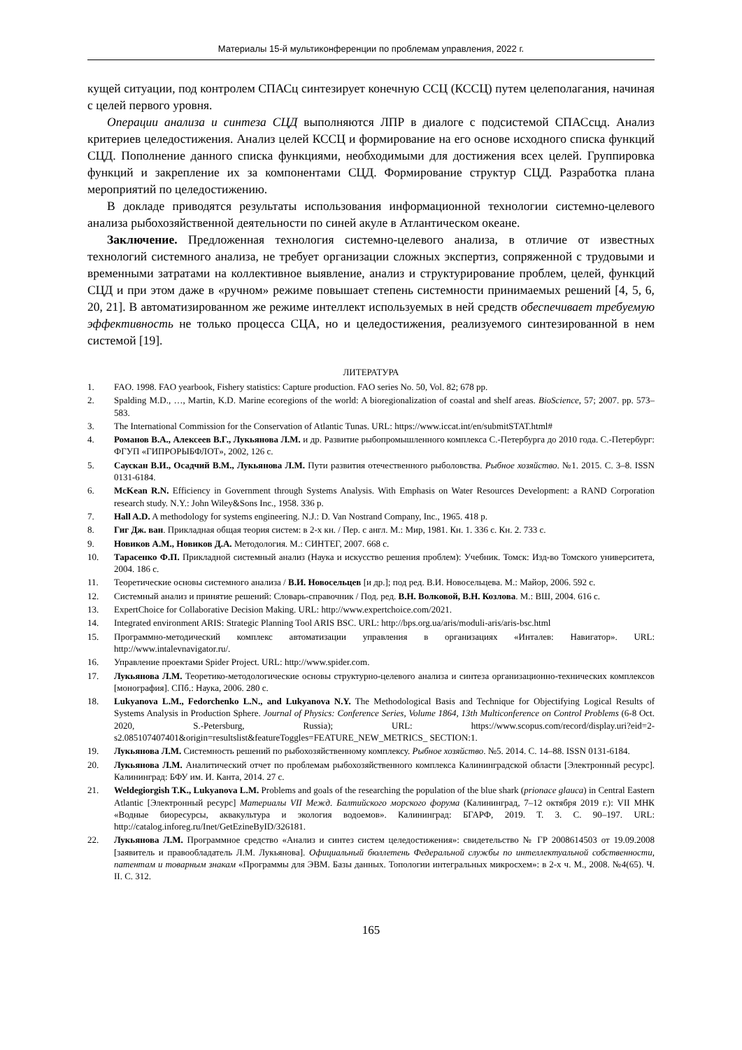Материалы 15-й мультиконференции по проблемам управления, 2022 г.
кущей ситуации, под контролем СПАСц синтезирует конечную ССЦ (КССЦ) путем целеполагания, начиная с целей первого уровня.
Операции анализа и синтеза СЦД выполняются ЛПР в диалоге с подсистемой СПАСсцд. Анализ критериев целедостижения. Анализ целей КССЦ и формирование на его основе исходного списка функций СЦД. Пополнение данного списка функциями, необходимыми для достижения всех целей. Группировка функций и закрепление их за компонентами СЦД. Формирование структур СЦД. Разработка плана мероприятий по целедостижению.
В докладе приводятся результаты использования информационной технологии системно-целевого анализа рыбохозяйственной деятельности по синей акуле в Атлантическом океане.
Заключение. Предложенная технология системно-целевого анализа, в отличие от известных технологий системного анализа, не требует организации сложных экспертиз, сопряженной с трудовыми и временными затратами на коллективное выявление, анализ и структурирование проблем, целей, функций СЦД и при этом даже в «ручном» режиме повышает степень системности принимаемых решений [4, 5, 6, 20, 21]. В автоматизированном же режиме интеллект используемых в ней средств обеспечивает требуемую эффективность не только процесса СЦА, но и целедостижения, реализуемого синтезированной в нем системой [19].
ЛИТЕРАТУРА
1. FAO. 1998. FAO yearbook, Fishery statistics: Capture production. FAO series No. 50, Vol. 82; 678 pp.
2. Spalding M.D., …, Martin, K.D. Marine ecoregions of the world: A bioregionalization of coastal and shelf areas. BioScience, 57; 2007. pp. 573–583.
3. The International Commission for the Conservation of Atlantic Tunas. URL: https://www.iccat.int/en/submitSTAT.html#
4. Романов В.А., Алексеев В.Г., Лукьянова Л.М. и др. Развитие рыбопромышленного комплекса С.-Петербурга до 2010 года. С.-Петербург: ФГУП «ГИПРОРЫБФЛОТ», 2002, 126 с.
5. Саускан В.И., Осадчий В.М., Лукьянова Л.М. Пути развития отечественного рыболовства. Рыбное хозяйство. №1. 2015. С. 3–8. ISSN 0131-6184.
6. McKean R.N. Efficiency in Government through Systems Analysis. With Emphasis on Water Resources Development: a RAND Corporation research study. N.Y.: John Wiley&Sons Inc., 1958. 336 p.
7. Hall A.D. A methodology for systems engineering. N.J.: D. Van Nostrand Company, Inc., 1965. 418 p.
8. Гиг Дж. ван. Прикладная общая теория систем: в 2-х кн. / Пер. с англ. М.: Мир, 1981. Кн. 1. 336 с. Кн. 2. 733 с.
9. Новиков А.М., Новиков Д.А. Методология. М.: СИНТЕГ, 2007. 668 с.
10. Тарасенко Ф.П. Прикладной системный анализ (Наука и искусство решения проблем): Учебник. Томск: Изд-во Томского университета, 2004. 186 с.
11. Теоретические основы системного анализа / В.И. Новосельцев [и др.]; под ред. В.И. Новосельцева. М.: Майор, 2006. 592 с.
12. Системный анализ и принятие решений: Словарь-справочник / Под. ред. В.Н. Волковой, В.Н. Козлова. М.: ВШ, 2004. 616 с.
13. ExpertChoice for Collaborative Decision Making. URL: http://www.expertchoice.com/2021.
14. Integrated environment ARIS: Strategic Planning Tool ARIS BSC. URL: http://bps.org.ua/aris/moduli-aris/aris-bsc.html
15. Программно-методический комплекс автоматизации управления в организациях «Инталев: Навигатор». URL: http://www.intalevnavigator.ru/.
16. Управление проектами Spider Project. URL: http://www.spider.com.
17. Лукьянова Л.М. Теоретико-методологические основы структурно-целевого анализа и синтеза организационно-технических комплексов [монография]. СПб.: Наука, 2006. 280 с.
18. Lukyanova L.M., Fedorchenko L.N., and Lukyanova N.Y. The Methodological Basis and Technique for Objectifying Logical Results of Systems Analysis in Production Sphere. Journal of Physics: Conference Series, Volume 1864, 13th Multiconference on Control Problems (6-8 Oct. 2020, S.-Petersburg, Russia); URL: https://www.scopus.com/record/display.uri?eid=2-s2.085107407401&origin=resultslist&featureToggles=FEATURE_NEW_METRICS_ SECTION:1.
19. Лукьянова Л.М. Системность решений по рыбохозяйственному комплексу. Рыбное хозяйство. №5. 2014. С. 14–88. ISSN 0131-6184.
20. Лукьянова Л.М. Аналитический отчет по проблемам рыбохозяйственного комплекса Калининградской области [Электронный ресурс]. Калининград: БФУ им. И. Канта, 2014. 27 с.
21. Weldegiorgish T.K., Lukyanova L.M. Problems and goals of the researching the population of the blue shark (prionace glauca) in Central Eastern Atlantic [Электронный ресурс] Материалы VII Межд. Балтийского морского форума (Калининград, 7–12 октября 2019 г.): VII МНК «Водные биоресурсы, аквакультура и экология водоемов». Калининград: БГАРФ, 2019. Т. 3. С. 90–197. URL: http://catalog.inforeg.ru/Inet/GetEzineByID/326181.
22. Лукьянова Л.М. Программное средство «Анализ и синтез систем целедостижения»: свидетельство № ГР 2008614503 от 19.09.2008 [заявитель и правообладатель Л.М. Лукьянова]. Официальный бюллетень Федеральной службы по интеллектуальной собственности, патентам и товарным знакам «Программы для ЭВМ. Базы данных. Топологии интегральных микросхем»: в 2-х ч. М., 2008. №4(65). Ч. II. С. 312.
165